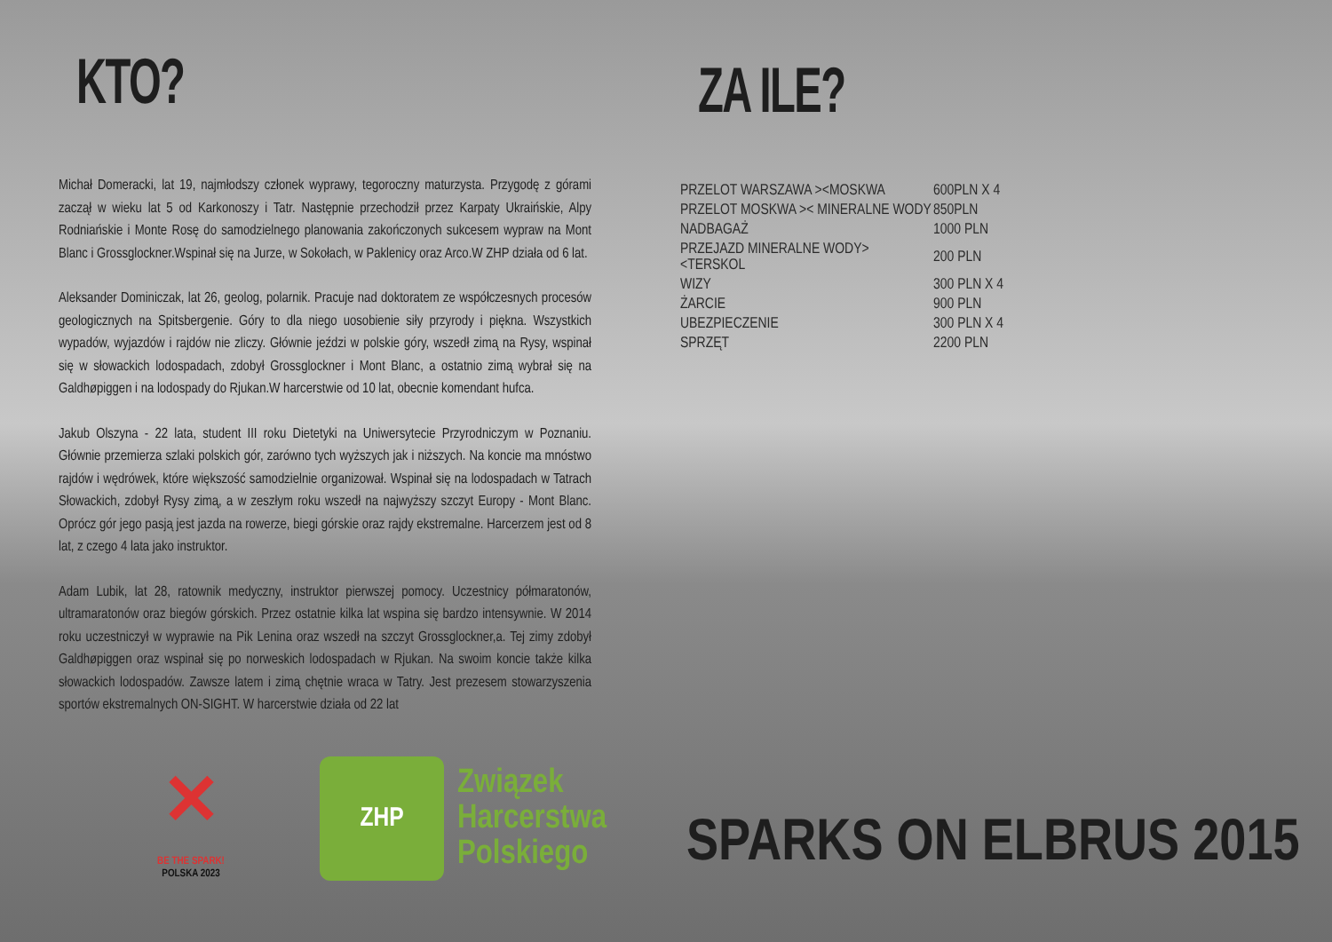KTO?
Michał Domeracki, lat 19, najmłodszy członek wyprawy, tegoroczny maturzysta. Przygodę z górami zaczął w wieku lat 5 od Karkonoszy i Tatr. Następnie przechodził przez Karpaty Ukraińskie, Alpy Rodniańskie i Monte Rosę do samodzielnego planowania zakończonych sukcesem wypraw na Mont Blanc i Grossglockner.Wspinał się na Jurze, w Sokołach, w Paklenicy oraz Arco.W ZHP działa od 6 lat.
Aleksander Dominiczak, lat 26, geolog, polarnik. Pracuje nad doktoratem ze współczesnych procesów geologicznych na Spitsbergenie. Góry to dla niego uosobienie siły przyrody i piękna. Wszystkich wypadów, wyjazdów i rajdów nie zliczy. Głównie jeździ w polskie góry, wszedł zimą na Rysy, wspinał się w słowackich lodospadach, zdobył Grossglockner i Mont Blanc, a ostatnio zimą wybrał się na Galdhøpiggen i na lodospady do Rjukan.W harcerstwie od 10 lat, obecnie komendant hufca.
Jakub Olszyna - 22 lata, student III roku Dietetyki na Uniwersytecie Przyrodniczym w Poznaniu. Głównie przemierza szlaki polskich gór, zarówno tych wyższych jak i niższych. Na koncie ma mnóstwo rajdów i wędrówek, które większość samodzielnie organizował. Wspinał się na lodospadach w Tatrach Słowackich, zdobył Rysy zimą, a w zeszłym roku wszedł na najwyższy szczyt Europy - Mont Blanc. Oprócz gór jego pasją jest jazda na rowerze, biegi górskie oraz rajdy ekstremalne. Harcerzem jest od 8 lat, z czego 4 lata jako instruktor.
Adam Lubik, lat 28, ratownik medyczny, instruktor pierwszej pomocy. Uczestnicy półmaratonów, ultramaratonów oraz biegów górskich. Przez ostatnie kilka lat wspina się bardzo intensywnie. W 2014 roku uczestniczył w wyprawie na Pik Lenina oraz wszedł na szczyt Grossglockner,a. Tej zimy zdobył Galdhøpiggen oraz wspinał się po norweskich lodospadach w Rjukan. Na swoim koncie także kilka słowackich lodospadów. Zawsze latem i zimą chętnie wraca w Tatry. Jest prezesem stowarzyszenia sportów ekstremalnych ON-SIGHT. W harcerstwie działa od 22 lat
ZA ILE?
| PRZELOT WARSZAWA ><MOSKWA | 600PLN X 4 |
| PRZELOT MOSKWA >< MINERALNE WODY | 850PLN |
| NADBAGAŻ | 1000 PLN |
| PRZEJAZD MINERALNE WODY><TERSKOL | 200 PLN |
| WIZY | 300 PLN X 4 |
| ŻARCIE | 900 PLN |
| UBEZPIECZENIE | 300 PLN X 4 |
| SPRZĘT | 2200 PLN |
✕
BE THE SPARK!
POLSKA 2023
ZHP
Związek
Harcerstwa
Polskiego
SPARKS ON ELBRUS 2015